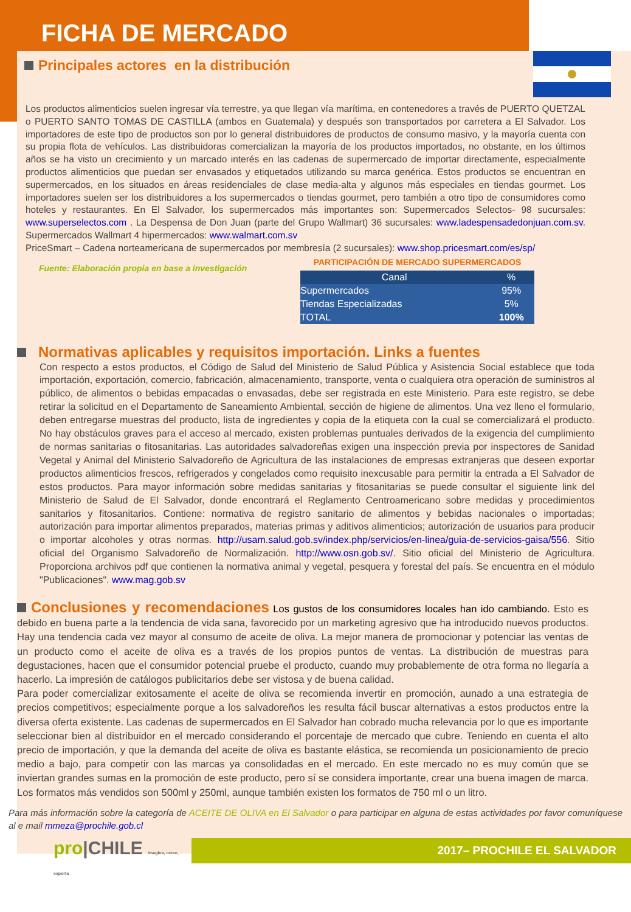FICHA DE MERCADO
Principales actores en la distribución
Los productos alimenticios suelen ingresar vía terrestre, ya que llegan vía marítima, en contenedores a través de PUERTO QUETZAL o PUERTO SANTO TOMAS DE CASTILLA (ambos en Guatemala) y después son transportados por carretera a El Salvador. Los importadores de este tipo de productos son por lo general distribuidores de productos de consumo masivo, y la mayoría cuenta con su propia flota de vehículos. Las distribuidoras comercializan la mayoría de los productos importados, no obstante, en los últimos años se ha visto un crecimiento y un marcado interés en las cadenas de supermercado de importar directamente, especialmente productos alimenticios que puedan ser envasados y etiquetados utilizando su marca genérica. Estos productos se encuentran en supermercados, en los situados en áreas residenciales de clase media-alta y algunos más especiales en tiendas gourmet. Los importadores suelen ser los distribuidores a los supermercados o tiendas gourmet, pero también a otro tipo de consumidores como hoteles y restaurantes. En El Salvador, los supermercados más importantes son: Supermercados Selectos- 98 sucursales: www.superselectos.com . La Despensa de Don Juan (parte del Grupo Wallmart) 36 sucursales: www.ladespensadedonjuan.com.sv. Supermercados Wallmart 4 hipermercados: www.walmart.com.sv
PriceSmart – Cadena norteamericana de supermercados por membresía (2 sucursales): www.shop.pricesmart.com/es/sp/
Fuente: Elaboración propia en base a investigación
PARTICIPACIÓN DE MERCADO SUPERMERCADOS
| Canal | % |
| --- | --- |
| Supermercados | 95% |
| Tiendas Especializadas | 5% |
| TOTAL | 100% |
Normativas aplicables y requisitos importación. Links a fuentes
Con respecto a estos productos, el Código de Salud del Ministerio de Salud Pública y Asistencia Social establece que toda importación, exportación, comercio, fabricación, almacenamiento, transporte, venta o cualquiera otra operación de suministros al público, de alimentos o bebidas empacadas o envasadas, debe ser registrada en este Ministerio. Para este registro, se debe retirar la solicitud en el Departamento de Saneamiento Ambiental, sección de higiene de alimentos. Una vez lleno el formulario, deben entregarse muestras del producto, lista de ingredientes y copia de la etiqueta con la cual se comercializará el producto. No hay obstáculos graves para el acceso al mercado, existen problemas puntuales derivados de la exigencia del cumplimiento de normas sanitarias o fitosanitarias. Las autoridades salvadoreñas exigen una inspección previa por inspectores de Sanidad Vegetal y Animal del Ministerio Salvadoreño de Agricultura de las instalaciones de empresas extranjeras que deseen exportar productos alimenticios frescos, refrigerados y congelados como requisito inexcusable para permitir la entrada a El Salvador de estos productos. Para mayor información sobre medidas sanitarias y fitosanitarias se puede consultar el siguiente link del Ministerio de Salud de El Salvador, donde encontrará el Reglamento Centroamericano sobre medidas y procedimientos sanitarios y fitosanitarios. Contiene: normativa de registro sanitario de alimentos y bebidas nacionales o importadas; autorización para importar alimentos preparados, materias primas y aditivos alimenticios; autorización de usuarios para producir o importar alcoholes y otras normas. http://usam.salud.gob.sv/index.php/servicios/en-linea/guia-de-servicios-gaisa/556. Sitio oficial del Organismo Salvadoreño de Normalización. http://www.osn.gob.sv/. Sitio oficial del Ministerio de Agricultura. Proporciona archivos pdf que contienen la normativa animal y vegetal, pesquera y forestal del país. Se encuentra en el módulo "Publicaciones". www.mag.gob.sv
Conclusiones y recomendaciones Los gustos de los consumidores locales han ido cambiando. Esto es debido en buena parte a la tendencia de vida sana, favorecido por un marketing agresivo que ha introducido nuevos productos. Hay una tendencia cada vez mayor al consumo de aceite de oliva. La mejor manera de promocionar y potenciar las ventas de un producto como el aceite de oliva es a través de los propios puntos de ventas. La distribución de muestras para degustaciones, hacen que el consumidor potencial pruebe el producto, cuando muy probablemente de otra forma no llegaría a hacerlo. La impresión de catálogos publicitarios debe ser vistosa y de buena calidad.
Para poder comercializar exitosamente el aceite de oliva se recomienda invertir en promoción, aunado a una estrategia de precios competitivos; especialmente porque a los salvadoreños les resulta fácil buscar alternativas a estos productos entre la diversa oferta existente. Las cadenas de supermercados en El Salvador han cobrado mucha relevancia por lo que es importante seleccionar bien al distribuidor en el mercado considerando el porcentaje de mercado que cubre. Teniendo en cuenta el alto precio de importación, y que la demanda del aceite de oliva es bastante elástica, se recomienda un posicionamiento de precio medio a bajo, para competir con las marcas ya consolidadas en el mercado. En este mercado no es muy común que se inviertan grandes sumas en la promoción de este producto, pero sí se considera importante, crear una buena imagen de marca. Los formatos más vendidos son 500ml y 250ml, aunque también existen los formatos de 750 ml o un litro.
Para más información sobre la categoría de ACEITE DE OLIVA en El Salvador o para participar en alguna de estas actividades por favor comuníquese al e mail mmeza@prochile.gob.cl
pro|CHILE imagina, crece, exporta
2017– PROCHILE EL SALVADOR